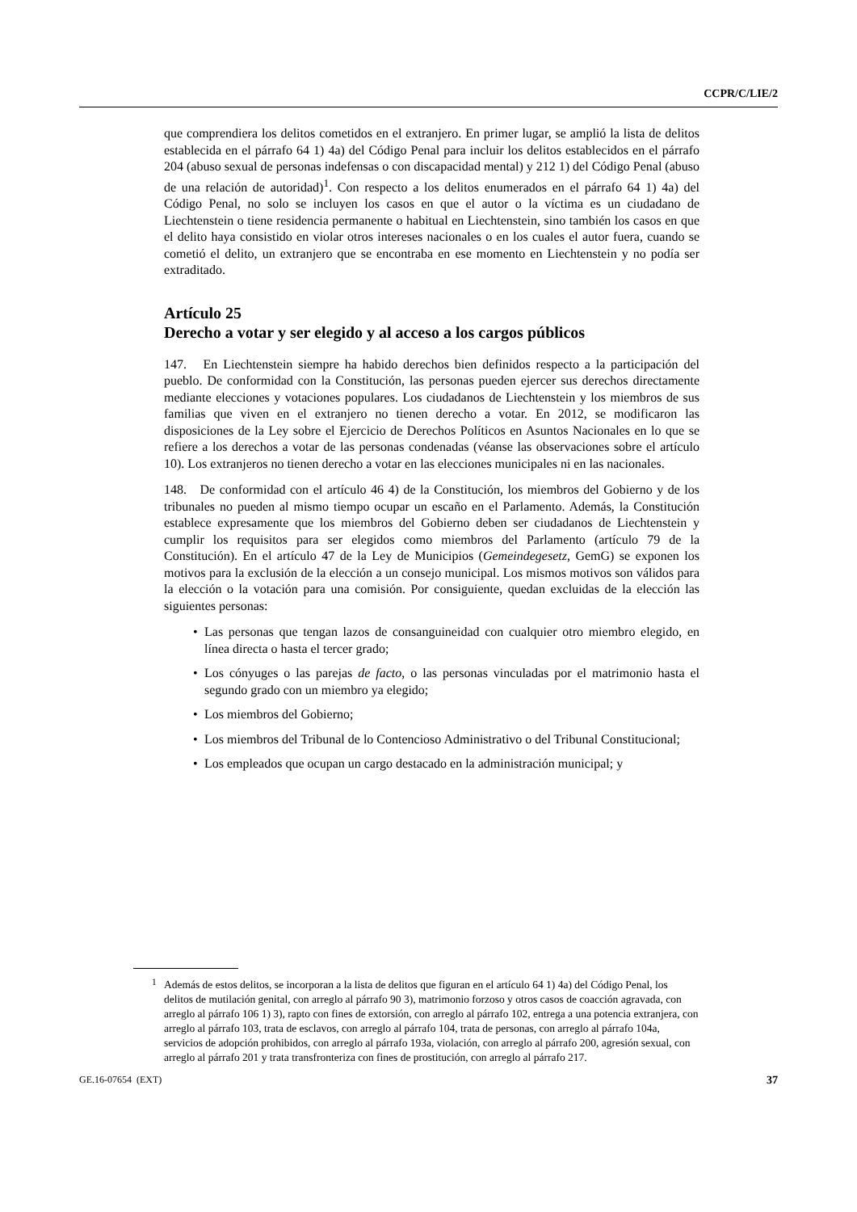CCPR/C/LIE/2
que comprendiera los delitos cometidos en el extranjero. En primer lugar, se amplió la lista de delitos establecida en el párrafo 64 1) 4a) del Código Penal para incluir los delitos establecidos en el párrafo 204 (abuso sexual de personas indefensas o con discapacidad mental) y 212 1) del Código Penal (abuso de una relación de autoridad)<sup>1</sup>. Con respecto a los delitos enumerados en el párrafo 64 1) 4a) del Código Penal, no solo se incluyen los casos en que el autor o la víctima es un ciudadano de Liechtenstein o tiene residencia permanente o habitual en Liechtenstein, sino también los casos en que el delito haya consistido en violar otros intereses nacionales o en los cuales el autor fuera, cuando se cometió el delito, un extranjero que se encontraba en ese momento en Liechtenstein y no podía ser extraditado.
Artículo 25
Derecho a votar y ser elegido y al acceso a los cargos públicos
147. En Liechtenstein siempre ha habido derechos bien definidos respecto a la participación del pueblo. De conformidad con la Constitución, las personas pueden ejercer sus derechos directamente mediante elecciones y votaciones populares. Los ciudadanos de Liechtenstein y los miembros de sus familias que viven en el extranjero no tienen derecho a votar. En 2012, se modificaron las disposiciones de la Ley sobre el Ejercicio de Derechos Políticos en Asuntos Nacionales en lo que se refiere a los derechos a votar de las personas condenadas (véanse las observaciones sobre el artículo 10). Los extranjeros no tienen derecho a votar en las elecciones municipales ni en las nacionales.
148. De conformidad con el artículo 46 4) de la Constitución, los miembros del Gobierno y de los tribunales no pueden al mismo tiempo ocupar un escaño en el Parlamento. Además, la Constitución establece expresamente que los miembros del Gobierno deben ser ciudadanos de Liechtenstein y cumplir los requisitos para ser elegidos como miembros del Parlamento (artículo 79 de la Constitución). En el artículo 47 de la Ley de Municipios (Gemeindegesetz, GemG) se exponen los motivos para la exclusión de la elección a un consejo municipal. Los mismos motivos son válidos para la elección o la votación para una comisión. Por consiguiente, quedan excluidas de la elección las siguientes personas:
• Las personas que tengan lazos de consanguineidad con cualquier otro miembro elegido, en línea directa o hasta el tercer grado;
• Los cónyuges o las parejas de facto, o las personas vinculadas por el matrimonio hasta el segundo grado con un miembro ya elegido;
• Los miembros del Gobierno;
• Los miembros del Tribunal de lo Contencioso Administrativo o del Tribunal Constitucional;
• Los empleados que ocupan un cargo destacado en la administración municipal; y
<sup>1</sup> Además de estos delitos, se incorporan a la lista de delitos que figuran en el artículo 64 1) 4a) del Código Penal, los delitos de mutilación genital, con arreglo al párrafo 90 3), matrimonio forzoso y otros casos de coacción agravada, con arreglo al párrafo 106 1) 3), rapto con fines de extorsión, con arreglo al párrafo 102, entrega a una potencia extranjera, con arreglo al párrafo 103, trata de esclavos, con arreglo al párrafo 104, trata de personas, con arreglo al párrafo 104a, servicios de adopción prohibidos, con arreglo al párrafo 193a, violación, con arreglo al párrafo 200, agresión sexual, con arreglo al párrafo 201 y trata transfronteriza con fines de prostitución, con arreglo al párrafo 217.
GE.16-07654 (EXT) 37